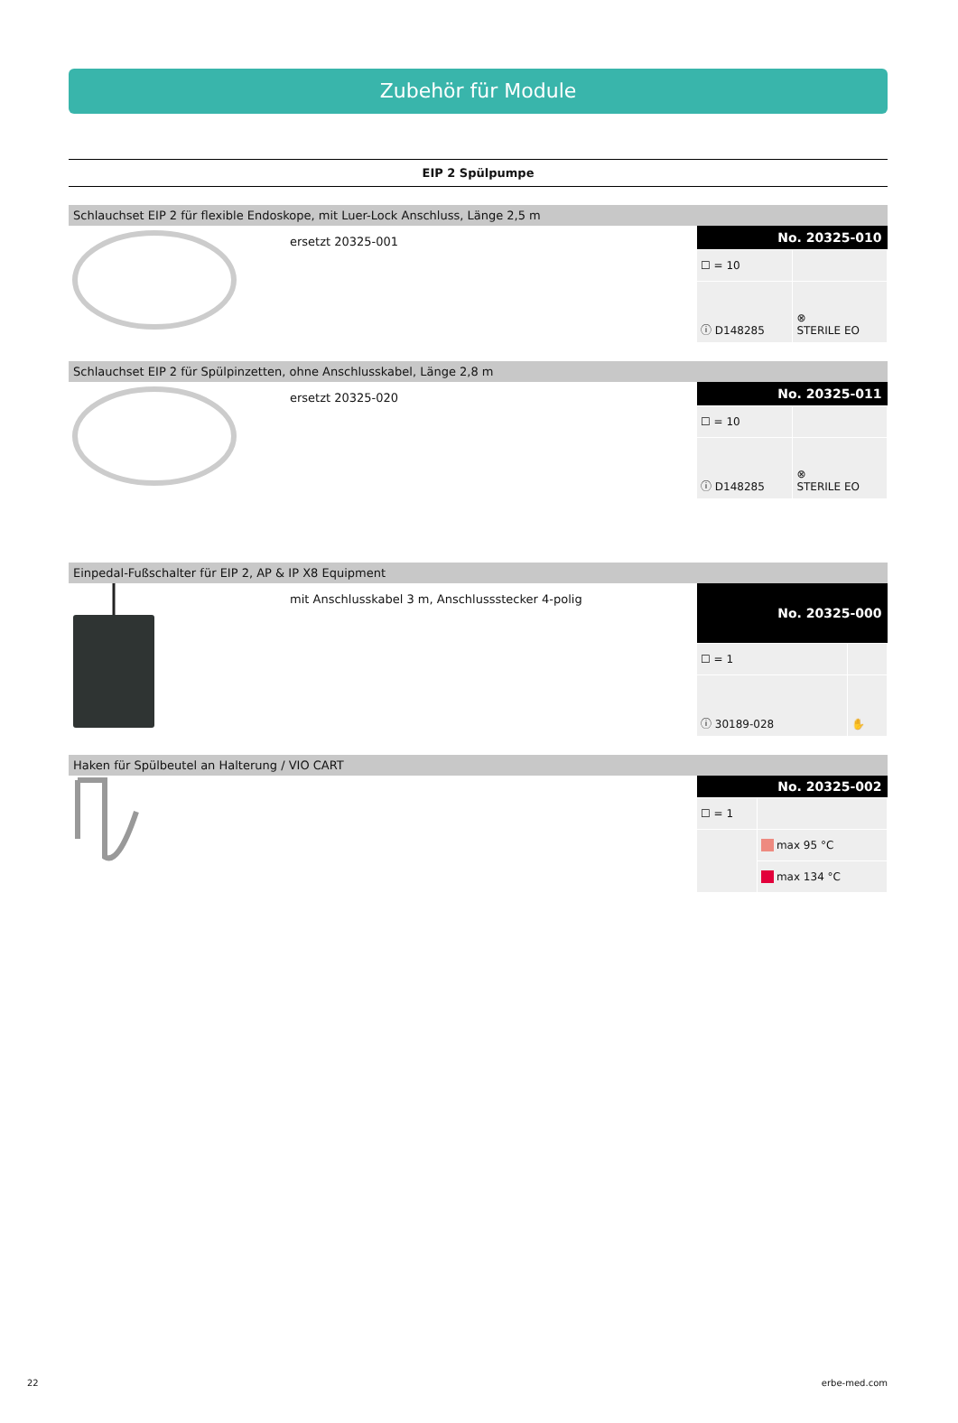Zubehör für Module
EIP 2 Spülpumpe
Schlauchset EIP 2 für flexible Endoskope, mit Luer-Lock Anschluss, Länge 2,5 m
ersetzt 20325-001
| No. 20325-010 | |
| --- | --- |
| ☐ = 10 | |
| ⓘ D148285 | ⊗ STERILE EO |
Schlauchset EIP 2 für Spülpinzetten, ohne Anschlusskabel, Länge 2,8 m
ersetzt 20325-020
| No. 20325-011 | |
| --- | --- |
| ☐ = 10 | |
| ⓘ D148285 | ⊗ STERILE EO |
Einpedal-Fußschalter für EIP 2, AP & IP X8 Equipment
mit Anschlusskabel 3 m, Anschlussstecker 4-polig
| No. 20325-000 | |
| --- | --- |
| ☐ = 1 | |
| ⓘ 30189-028 | ✋ |
Haken für Spülbeutel an Halterung / VIO CART
| No. 20325-002 | |
| --- | --- |
| ☐ = 1 | |
| | max 95 °C |
| | max 134 °C |
22 erbe-med.com